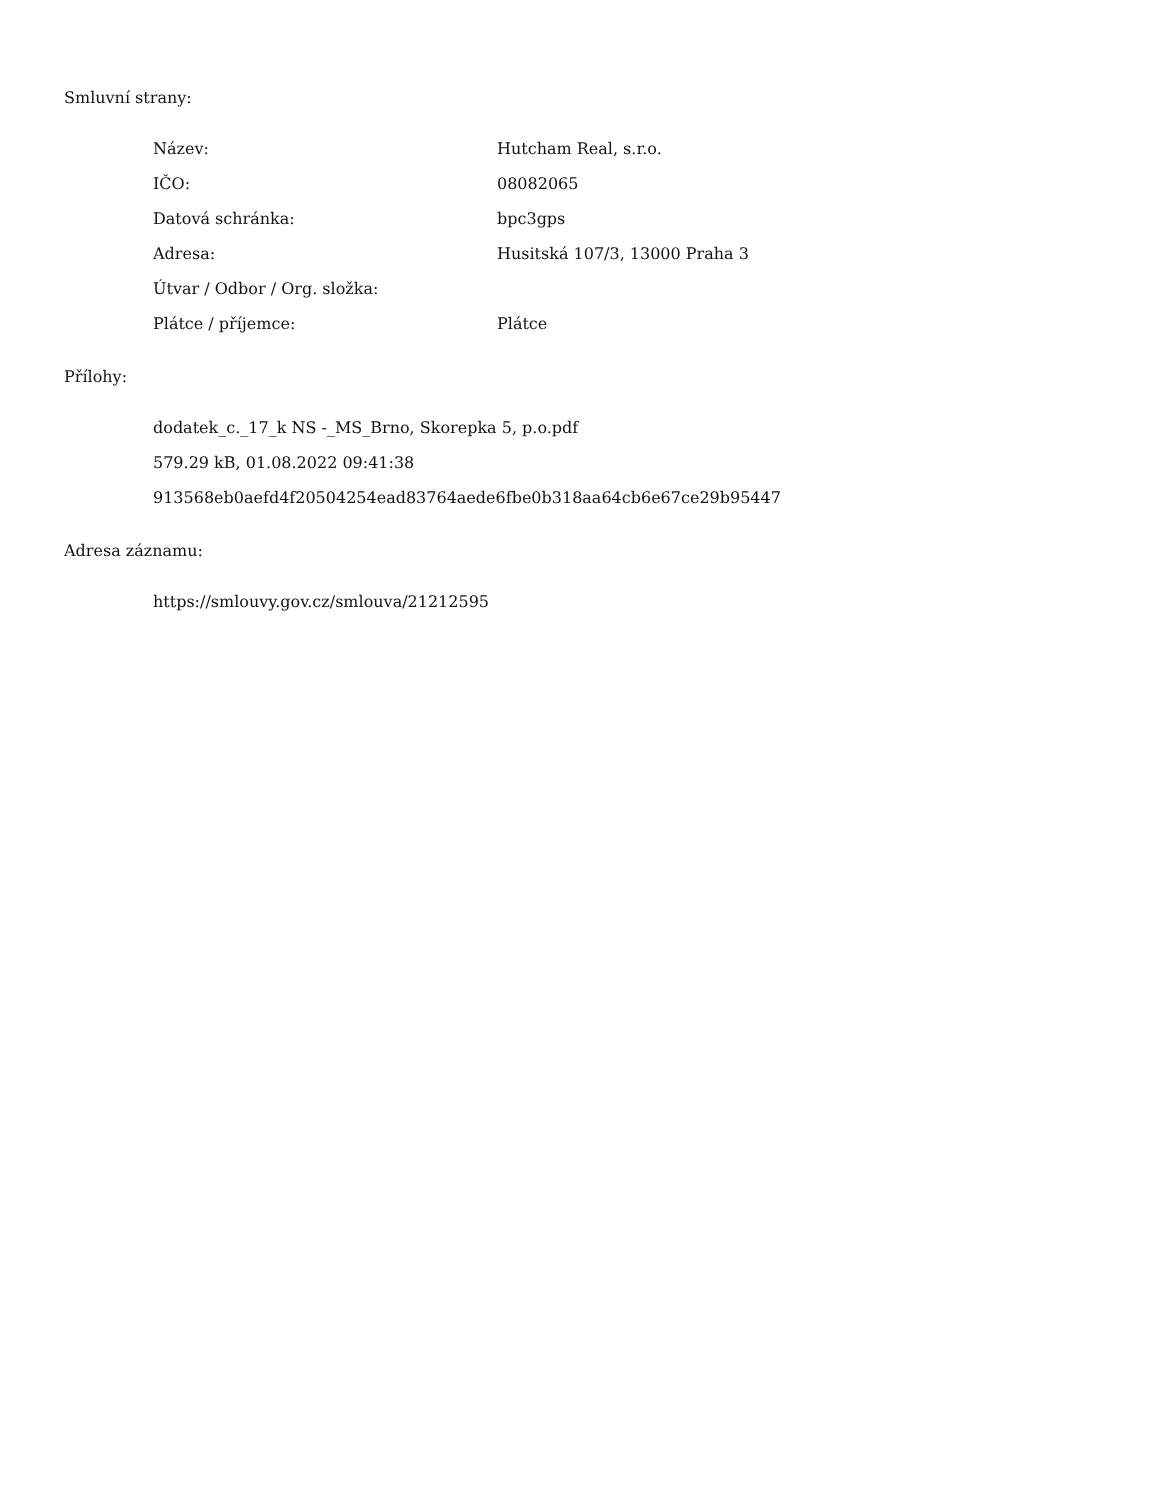Smluvní strany:
| Název: | Hutcham Real, s.r.o. |
| IČO: | 08082065 |
| Datová schránka: | bpc3gps |
| Adresa: | Husitská 107/3, 13000 Praha 3 |
| Útvar / Odbor / Org. složka: | |
| Plátce / příjemce: | Plátce |
Přílohy:
dodatek_c._17_k NS -_MS_Brno, Skorepka 5, p.o.pdf
579.29 kB, 01.08.2022 09:41:38
913568eb0aefd4f20504254ead83764aede6fbe0b318aa64cb6e67ce29b95447
Adresa záznamu:
https://smlouvy.gov.cz/smlouva/21212595